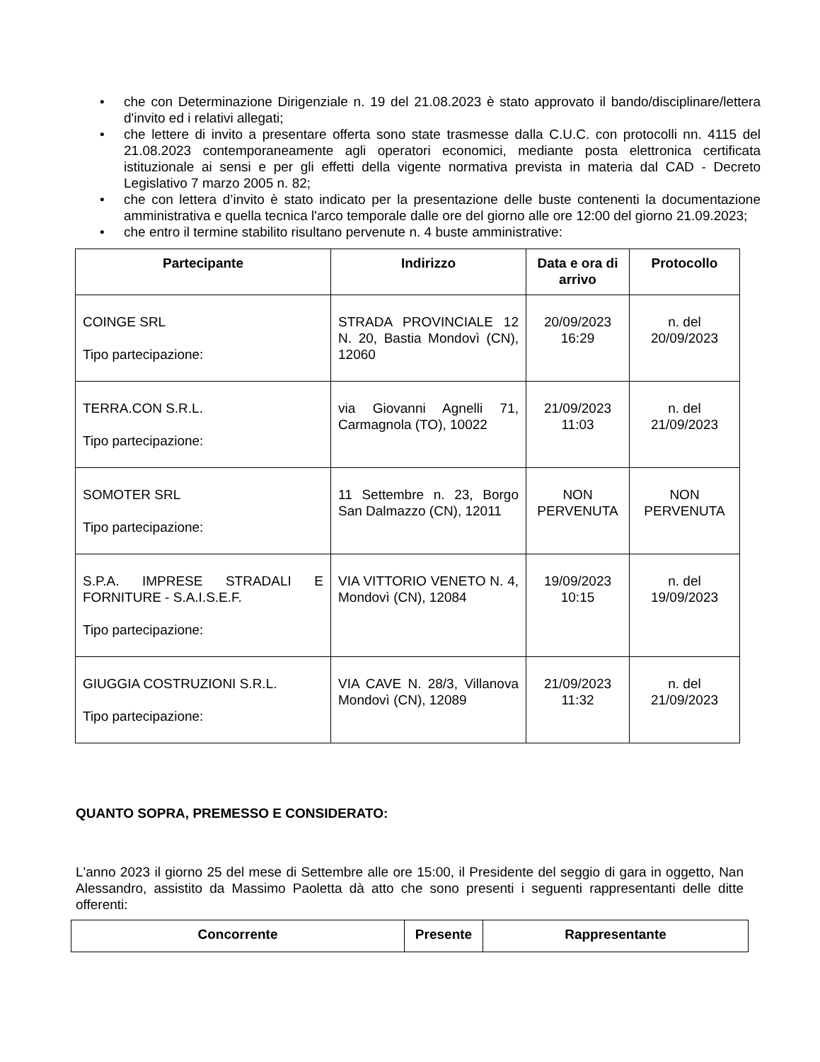• che con Determinazione Dirigenziale n. 19 del 21.08.2023 è stato approvato il bando/disciplinare/lettera d'invito ed i relativi allegati;
• che lettere di invito a presentare offerta sono state trasmesse dalla C.U.C. con protocolli nn. 4115 del 21.08.2023 contemporaneamente agli operatori economici, mediante posta elettronica certificata istituzionale ai sensi e per gli effetti della vigente normativa prevista in materia dal CAD - Decreto Legislativo 7 marzo 2005 n. 82;
• che con lettera d’invito è stato indicato per la presentazione delle buste contenenti la documentazione amministrativa e quella tecnica l'arco temporale dalle ore del giorno alle ore 12:00 del giorno 21.09.2023;
• che entro il termine stabilito risultano pervenute n. 4 buste amministrative:
| Partecipante | Indirizzo | Data e ora di arrivo | Protocollo |
| --- | --- | --- | --- |
| COINGE SRL Tipo partecipazione: | STRADA PROVINCIALE 12 N. 20, Bastia Mondovì (CN), 12060 | 20/09/2023 16:29 | n. del 20/09/2023 |
| TERRA.CON S.R.L. Tipo partecipazione: | via Giovanni Agnelli 71, Carmagnola (TO), 10022 | 21/09/2023 11:03 | n. del 21/09/2023 |
| SOMOTER SRL Tipo partecipazione: | 11 Settembre n. 23, Borgo San Dalmazzo (CN), 12011 | NON PERVENUTA | NON PERVENUTA |
| S.P.A. IMPRESE STRADALI E FORNITURE - S.A.I.S.E.F. Tipo partecipazione: | VIA VITTORIO VENETO N. 4, Mondovì (CN), 12084 | 19/09/2023 10:15 | n. del 19/09/2023 |
| GIUGGIA COSTRUZIONI S.R.L. Tipo partecipazione: | VIA CAVE N. 28/3, Villanova Mondovì (CN), 12089 | 21/09/2023 11:32 | n. del 21/09/2023 |
QUANTO SOPRA, PREMESSO E CONSIDERATO:
L'anno 2023 il giorno 25 del mese di Settembre alle ore 15:00, il Presidente del seggio di gara in oggetto, Nan Alessandro, assistito da Massimo Paoletta dà atto che sono presenti i seguenti rappresentanti delle ditte offerenti:
| Concorrente | Presente | Rappresentante |
| --- | --- | --- |